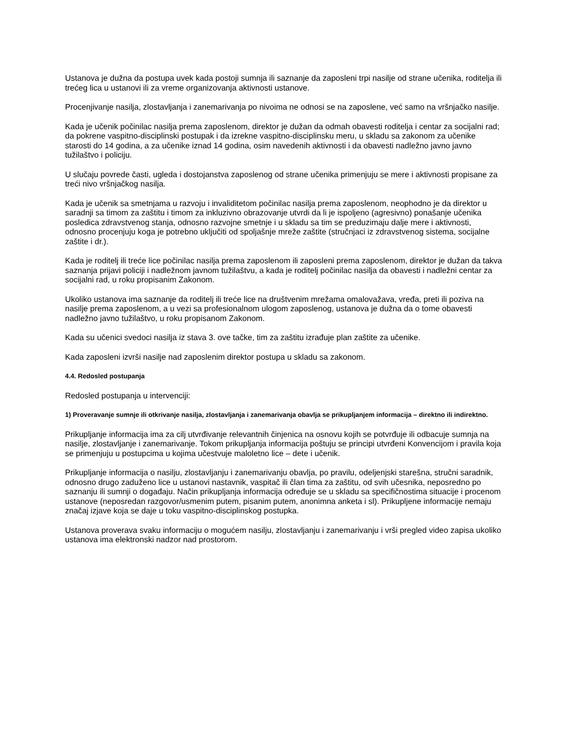Ustanova je dužna da postupa uvek kada postoji sumnja ili saznanje da zaposleni trpi nasilje od strane učenika, roditelja ili trećeg lica u ustanovi ili za vreme organizovanja aktivnosti ustanove.
Procenjivanje nasilja, zlostavljanja i zanemarivanja po nivoima ne odnosi se na zaposlene, već samo na vršnjačko nasilje.
Kada je učenik počinilac nasilja prema zaposlenom, direktor je dužan da odmah obavesti roditelja i centar za socijalni rad; da pokrene vaspitno-disciplinski postupak i da izrekne vaspitno-disciplinsku meru, u skladu sa zakonom za učenike starosti do 14 godina, a za učenike iznad 14 godina, osim navedenih aktivnosti i da obavesti nadležno javno javno tužilaštvo i policiju.
U slučaju povrede časti, ugleda i dostojanstva zaposlenog od strane učenika primenjuju se mere i aktivnosti propisane za treći nivo vršnjačkog nasilja.
Kada je učenik sa smetnjama u razvoju i invaliditetom počinilac nasilja prema zaposlenom, neophodno je da direktor u saradnji sa timom za zaštitu i timom za inkluzivno obrazovanje utvrdi da li je ispoljeno (agresivno) ponašanje učenika posledica zdravstvenog stanja, odnosno razvojne smetnje i u skladu sa tim se preduzimaju dalje mere i aktivnosti, odnosno procenjuju koga je potrebno uključiti od spoljašnje mreže zaštite (stručnjaci iz zdravstvenog sistema, socijalne zaštite i dr.).
Kada je roditelj ili treće lice počinilac nasilja prema zaposlenom ili zaposleni prema zaposlenom, direktor je dužan da takva saznanja prijavi policiji i nadležnom javnom tužilaštvu, a kada je roditelj počinilac nasilja da obavesti i nadležni centar za socijalni rad, u roku propisanim Zakonom.
Ukoliko ustanova ima saznanje da roditelj ili treće lice na društvenim mrežama omalovažava, vređa, preti ili poziva na nasilje prema zaposlenom, a u vezi sa profesionalnom ulogom zaposlenog, ustanova je dužna da o tome obavesti nadležno javno tužilaštvo, u roku propisanom Zakonom.
Kada su učenici svedoci nasilja iz stava 3. ove tačke, tim za zaštitu izrađuje plan zaštite za učenike.
Kada zaposleni izvrši nasilje nad zaposlenim direktor postupa u skladu sa zakonom.
4.4. Redosled postupanja
Redosled postupanja u intervenciji:
1) Proveravanje sumnje ili otkrivanje nasilja, zlostavljanja i zanemarivanja obavlja se prikupljanjem informacija – direktno ili indirektno.
Prikupljanje informacija ima za cilj utvrđivanje relevantnih činjenica na osnovu kojih se potvrđuje ili odbacuje sumnja na nasilje, zlostavljanje i zanemarivanje. Tokom prikupljanja informacija poštuju se principi utvrđeni Konvencijom i pravila koja se primenjuju u postupcima u kojima učestvuje maloletno lice – dete i učenik.
Prikupljanje informacija o nasilju, zlostavljanju i zanemarivanju obavlja, po pravilu, odeljenjski starešna, stručni saradnik, odnosno drugo zaduženo lice u ustanovi nastavnik, vaspitač ili član tima za zaštitu, od svih učesnika, neposredno po saznanju ili sumnji o događaju. Način prikupljanja informacija određuje se u skladu sa specifičnostima situacije i procenom ustanove (neposredan razgovor/usmenim putem, pisanim putem, anonimna anketa i sl). Prikupljene informacije nemaju značaj izjave koja se daje u toku vaspitno-disciplinskog postupka.
Ustanova proverava svaku informaciju o mogućem nasilju, zlostavljanju i zanemarivanju i vrši pregled video zapisa ukoliko ustanova ima elektronski nadzor nad prostorom.